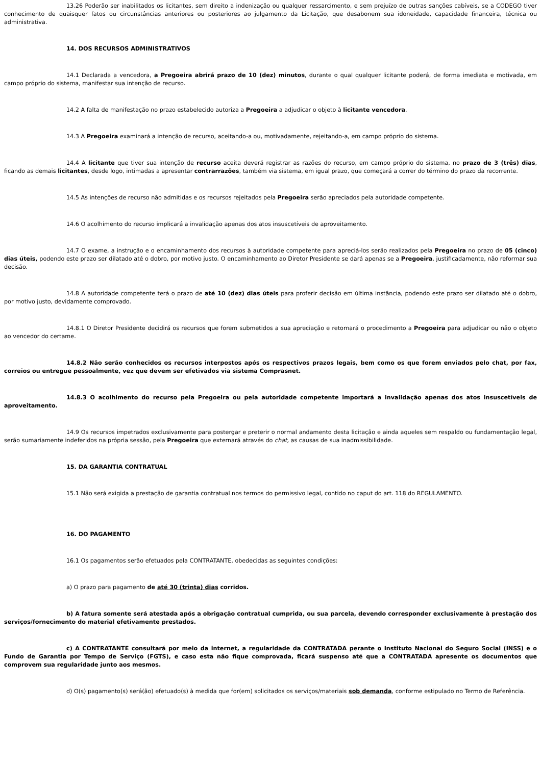13.26 Poderão ser inabilitados os licitantes, sem direito a indenização ou qualquer ressarcimento, e sem prejuízo de outras sanções cabíveis, se a CODEGO tiver conhecimento de quaisquer fatos ou circunstâncias anteriores ou posteriores ao julgamento da Licitação, que desabonem sua idoneidade, capacidade financeira, técnica ou administrativa.
14. DOS RECURSOS ADMINISTRATIVOS
14.1 Declarada a vencedora, a Pregoeira abrirá prazo de 10 (dez) minutos, durante o qual qualquer licitante poderá, de forma imediata e motivada, em campo próprio do sistema, manifestar sua intenção de recurso.
14.2 A falta de manifestação no prazo estabelecido autoriza a Pregoeira a adjudicar o objeto à licitante vencedora.
14.3 A Pregoeira examinará a intenção de recurso, aceitando-a ou, motivadamente, rejeitando-a, em campo próprio do sistema.
14.4 A licitante que tiver sua intenção de recurso aceita deverá registrar as razões do recurso, em campo próprio do sistema, no prazo de 3 (três) dias, ficando as demais licitantes, desde logo, intimadas a apresentar contrarrazões, também via sistema, em igual prazo, que começará a correr do término do prazo da recorrente.
14.5 As intenções de recurso não admitidas e os recursos rejeitados pela Pregoeira serão apreciados pela autoridade competente.
14.6 O acolhimento do recurso implicará a invalidação apenas dos atos insuscetíveis de aproveitamento.
14.7 O exame, a instrução e o encaminhamento dos recursos à autoridade competente para apreciá-los serão realizados pela Pregoeira no prazo de 05 (cinco) dias úteis, podendo este prazo ser dilatado até o dobro, por motivo justo. O encaminhamento ao Diretor Presidente se dará apenas se a Pregoeira, justificadamente, não reformar sua decisão.
14.8 A autoridade competente terá o prazo de até 10 (dez) dias úteis para proferir decisão em última instância, podendo este prazo ser dilatado até o dobro, por motivo justo, devidamente comprovado.
14.8.1 O Diretor Presidente decidirá os recursos que forem submetidos a sua apreciação e retornará o procedimento a Pregoeira para adjudicar ou não o objeto ao vencedor do certame.
14.8.2 Não serão conhecidos os recursos interpostos após os respectivos prazos legais, bem como os que forem enviados pelo chat, por fax, correios ou entregue pessoalmente, vez que devem ser efetivados via sistema Comprasnet.
14.8.3 O acolhimento do recurso pela Pregoeira ou pela autoridade competente importará a invalidação apenas dos atos insuscetíveis de aproveitamento.
14.9 Os recursos impetrados exclusivamente para postergar e preterir o normal andamento desta licitação e ainda aqueles sem respaldo ou fundamentação legal, serão sumariamente indeferidos na própria sessão, pela Pregoeira que externará através do chat, as causas de sua inadmissibilidade.
15. DA GARANTIA CONTRATUAL
15.1 Não será exigida a prestação de garantia contratual nos termos do permissivo legal, contido no caput do art. 118 do REGULAMENTO.
16. DO PAGAMENTO
16.1 Os pagamentos serão efetuados pela CONTRATANTE, obedecidas as seguintes condições:
a) O prazo para pagamento de até 30 (trinta) dias corridos.
b) A fatura somente será atestada após a obrigação contratual cumprida, ou sua parcela, devendo corresponder exclusivamente à prestação dos serviços/fornecimento do material efetivamente prestados.
c) A CONTRATANTE consultará por meio da internet, a regularidade da CONTRATADA perante o Instituto Nacional do Seguro Social (INSS) e o Fundo de Garantia por Tempo de Serviço (FGTS), e caso esta não fique comprovada, ficará suspenso até que a CONTRATADA apresente os documentos que comprovem sua regularidade junto aos mesmos.
d) O(s) pagamento(s) será(ão) efetuado(s) à medida que for(em) solicitados os serviços/materiais sob demanda, conforme estipulado no Termo de Referência.